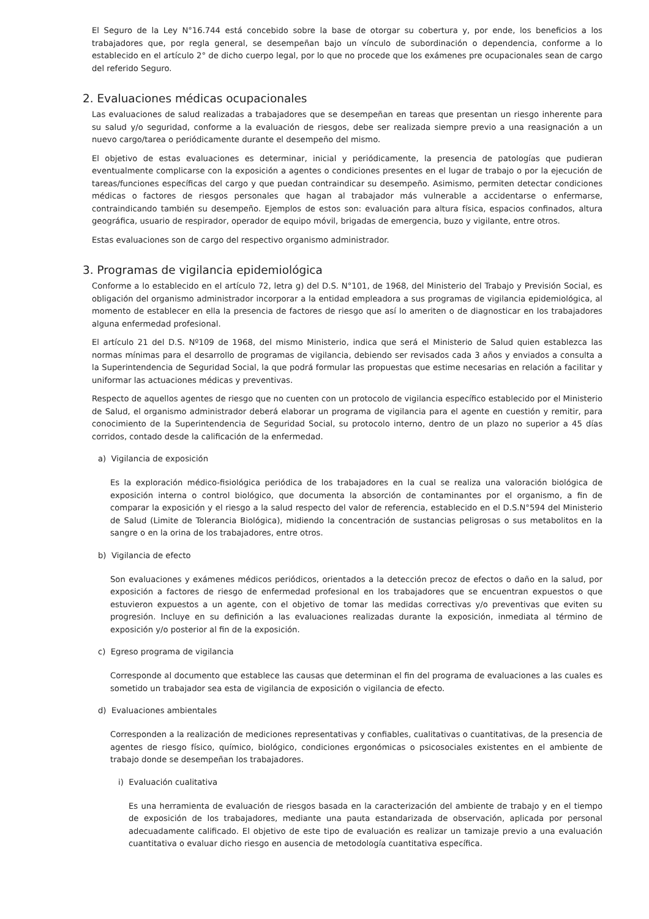El Seguro de la Ley N°16.744 está concebido sobre la base de otorgar su cobertura y, por ende, los beneficios a los trabajadores que, por regla general, se desempeñan bajo un vínculo de subordinación o dependencia, conforme a lo establecido en el artículo 2° de dicho cuerpo legal, por lo que no procede que los exámenes pre ocupacionales sean de cargo del referido Seguro.
2. Evaluaciones médicas ocupacionales
Las evaluaciones de salud realizadas a trabajadores que se desempeñan en tareas que presentan un riesgo inherente para su salud y/o seguridad, conforme a la evaluación de riesgos, debe ser realizada siempre previo a una reasignación a un nuevo cargo/tarea o periódicamente durante el desempeño del mismo.
El objetivo de estas evaluaciones es determinar, inicial y periódicamente, la presencia de patologías que pudieran eventualmente complicarse con la exposición a agentes o condiciones presentes en el lugar de trabajo o por la ejecución de tareas/funciones específicas del cargo y que puedan contraindicar su desempeño. Asimismo, permiten detectar condiciones médicas o factores de riesgos personales que hagan al trabajador más vulnerable a accidentarse o enfermarse, contraindicando también su desempeño. Ejemplos de estos son: evaluación para altura física, espacios confinados, altura geográfica, usuario de respirador, operador de equipo móvil, brigadas de emergencia, buzo y vigilante, entre otros.
Estas evaluaciones son de cargo del respectivo organismo administrador.
3. Programas de vigilancia epidemiológica
Conforme a lo establecido en el artículo 72, letra g) del D.S. N°101, de 1968, del Ministerio del Trabajo y Previsión Social, es obligación del organismo administrador incorporar a la entidad empleadora a sus programas de vigilancia epidemiológica, al momento de establecer en ella la presencia de factores de riesgo que así lo ameriten o de diagnosticar en los trabajadores alguna enfermedad profesional.
El artículo 21 del D.S. Nº109 de 1968, del mismo Ministerio, indica que será el Ministerio de Salud quien establezca las normas mínimas para el desarrollo de programas de vigilancia, debiendo ser revisados cada 3 años y enviados a consulta a la Superintendencia de Seguridad Social, la que podrá formular las propuestas que estime necesarias en relación a facilitar y uniformar las actuaciones médicas y preventivas.
Respecto de aquellos agentes de riesgo que no cuenten con un protocolo de vigilancia específico establecido por el Ministerio de Salud, el organismo administrador deberá elaborar un programa de vigilancia para el agente en cuestión y remitir, para conocimiento de la Superintendencia de Seguridad Social, su protocolo interno, dentro de un plazo no superior a 45 días corridos, contado desde la calificación de la enfermedad.
a) Vigilancia de exposición
Es la exploración médico-fisiológica periódica de los trabajadores en la cual se realiza una valoración biológica de exposición interna o control biológico, que documenta la absorción de contaminantes por el organismo, a fin de comparar la exposición y el riesgo a la salud respecto del valor de referencia, establecido en el D.S.N°594 del Ministerio de Salud (Limite de Tolerancia Biológica), midiendo la concentración de sustancias peligrosas o sus metabolitos en la sangre o en la orina de los trabajadores, entre otros.
b) Vigilancia de efecto
Son evaluaciones y exámenes médicos periódicos, orientados a la detección precoz de efectos o daño en la salud, por exposición a factores de riesgo de enfermedad profesional en los trabajadores que se encuentran expuestos o que estuvieron expuestos a un agente, con el objetivo de tomar las medidas correctivas y/o preventivas que eviten su progresión. Incluye en su definición a las evaluaciones realizadas durante la exposición, inmediata al término de exposición y/o posterior al fin de la exposición.
c) Egreso programa de vigilancia
Corresponde al documento que establece las causas que determinan el fin del programa de evaluaciones a las cuales es sometido un trabajador sea esta de vigilancia de exposición o vigilancia de efecto.
d) Evaluaciones ambientales
Corresponden a la realización de mediciones representativas y confiables, cualitativas o cuantitativas, de la presencia de agentes de riesgo físico, químico, biológico, condiciones ergonómicas o psicosociales existentes en el ambiente de trabajo donde se desempeñan los trabajadores.
i) Evaluación cualitativa
Es una herramienta de evaluación de riesgos basada en la caracterización del ambiente de trabajo y en el tiempo de exposición de los trabajadores, mediante una pauta estandarizada de observación, aplicada por personal adecuadamente calificado. El objetivo de este tipo de evaluación es realizar un tamizaje previo a una evaluación cuantitativa o evaluar dicho riesgo en ausencia de metodología cuantitativa específica.